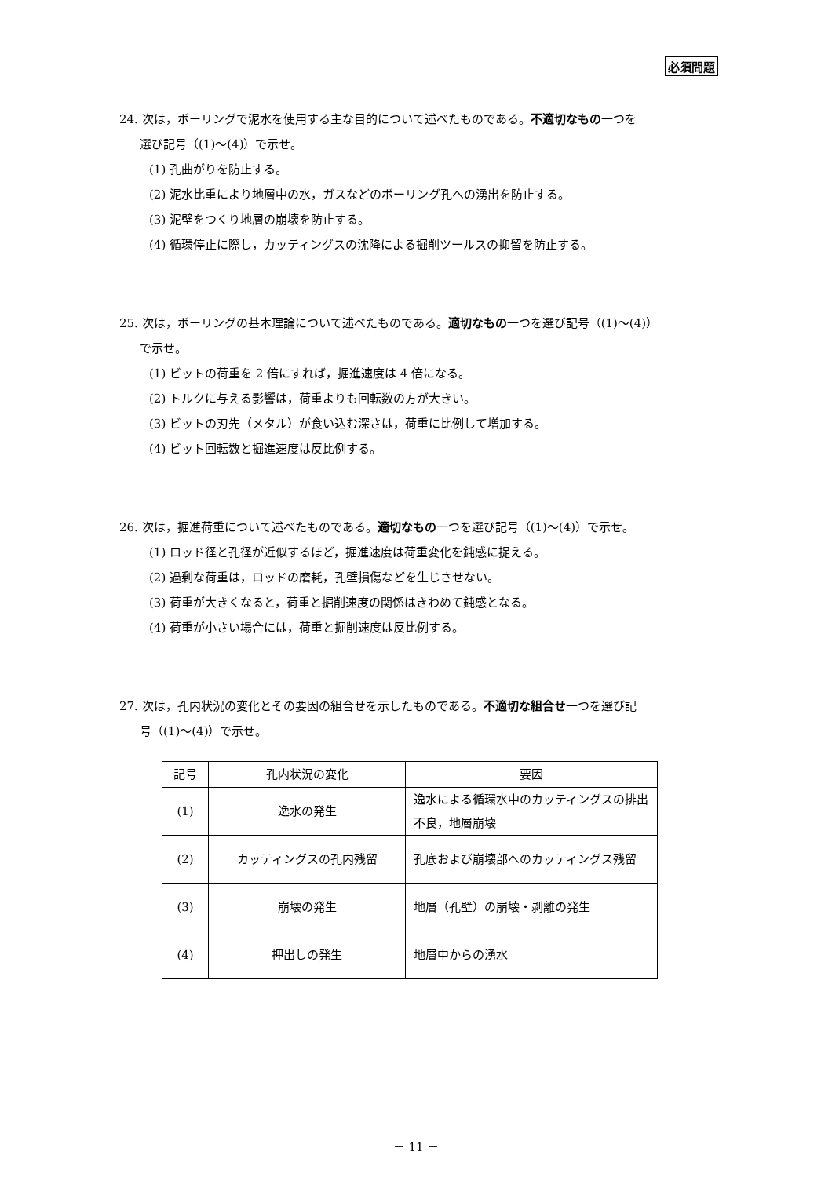必須問題
24. 次は，ボーリングで泥水を使用する主な目的について述べたものである。不適切なもの一つを
選び記号（(1)～(4)）で示せ。
(1) 孔曲がりを防止する。
(2) 泥水比重により地層中の水，ガスなどのボーリング孔への湧出を防止する。
(3) 泥壁をつくり地層の崩壊を防止する。
(4) 循環停止に際し，カッティングスの沈降による掘削ツールスの抑留を防止する。
25. 次は，ボーリングの基本理論について述べたものである。適切なもの一つを選び記号（(1)～(4)）
で示せ。
(1) ビットの荷重を 2 倍にすれば，掘進速度は 4 倍になる。
(2) トルクに与える影響は，荷重よりも回転数の方が大きい。
(3) ビットの刃先（メタル）が食い込む深さは，荷重に比例して増加する。
(4) ビット回転数と掘進速度は反比例する。
26. 次は，掘進荷重について述べたものである。適切なもの一つを選び記号（(1)～(4)）で示せ。
(1) ロッド径と孔径が近似するほど，掘進速度は荷重変化を鈍感に捉える。
(2) 過剰な荷重は，ロッドの磨耗，孔壁損傷などを生じさせない。
(3) 荷重が大きくなると，荷重と掘削速度の関係はきわめて鈍感となる。
(4) 荷重が小さい場合には，荷重と掘削速度は反比例する。
27. 次は，孔内状況の変化とその要因の組合せを示したものである。不適切な組合せ一つを選び記
号（(1)～(4)）で示せ。
| 記号 | 孔内状況の変化 | 要因 |
| (1) | 逸水の発生 | 逸水による循環水中のカッティングスの排出不良，地層崩壊 |
| (2) | カッティングスの孔内残留 | 孔底および崩壊部へのカッティングス残留 |
| (3) | 崩壊の発生 | 地層（孔壁）の崩壊・剥離の発生 |
| (4) | 押出しの発生 | 地層中からの湧水 |
－ 11 －